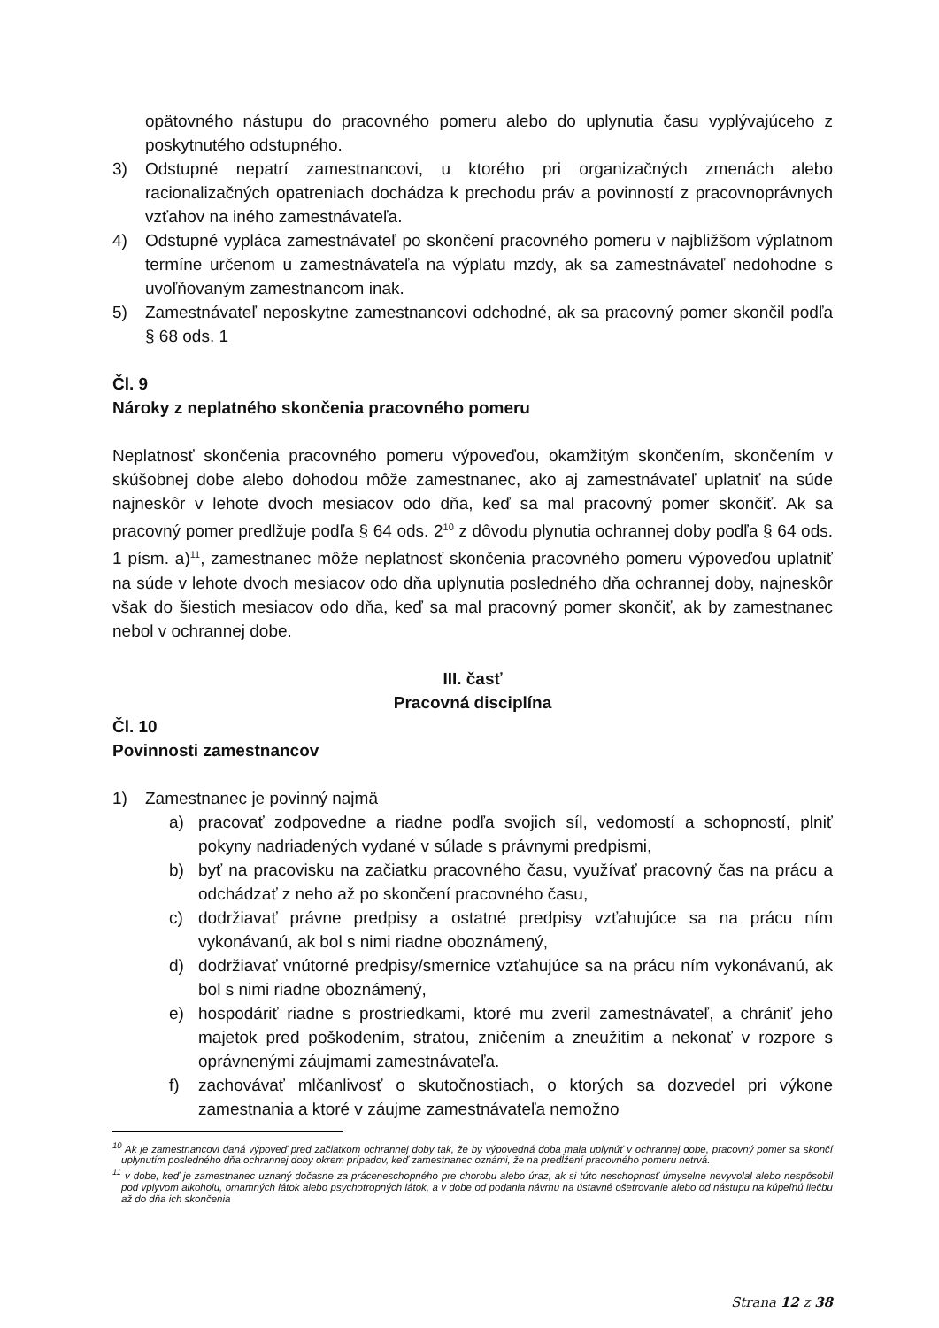opätovného nástupu do pracovného pomeru alebo do uplynutia času vyplývajúceho z poskytnutého odstupného.
3) Odstupné nepatrí zamestnancovi, u ktorého pri organizačných zmenách alebo racionalizačných opatreniach dochádza k prechodu práv a povinností z pracovnoprávnych vzťahov na iného zamestnávateľa.
4) Odstupné vypláca zamestnávateľ po skončení pracovného pomeru v najbližšom výplatnom termíne určenom u zamestnávateľa na výplatu mzdy, ak sa zamestnávateľ nedohodne s uvoľňovaným zamestnancom inak.
5) Zamestnávateľ neposkytne zamestnancovi odchodné, ak sa pracovný pomer skončil podľa § 68 ods. 1
Čl. 9
Nároky z neplatného skončenia pracovného pomeru
Neplatnosť skončenia pracovného pomeru výpoveďou, okamžitým skončením, skončením v skúšobnej dobe alebo dohodou môže zamestnanec, ako aj zamestnávateľ uplatniť na súde najneskôr v lehote dvoch mesiacov odo dňa, keď sa mal pracovný pomer skončiť. Ak sa pracovný pomer predlžuje podľa § 64 ods. 2<sup>10</sup> z dôvodu plynutia ochrannej doby podľa § 64 ods. 1 písm. a)<sup>11</sup>, zamestnanec môže neplatnosť skončenia pracovného pomeru výpoveďou uplatniť na súde v lehote dvoch mesiacov odo dňa uplynutia posledného dňa ochrannej doby, najneskôr však do šiestich mesiacov odo dňa, keď sa mal pracovný pomer skončiť, ak by zamestnanec nebol v ochrannej dobe.
III. časť
Pracovná disciplína
Čl. 10
Povinnosti zamestnancov
1) Zamestnanec je povinný najmä
a) pracovať zodpovedne a riadne podľa svojich síl, vedomostí a schopností, plniť pokyny nadriadených vydané v súlade s právnymi predpismi,
b) byť na pracovisku na začiatku pracovného času, využívať pracovný čas na prácu a odchádzať z neho až po skončení pracovného času,
c) dodržiavať právne predpisy a ostatné predpisy vzťahujúce sa na prácu ním vykonávanú, ak bol s nimi riadne oboznámený,
d) dodržiavať vnútorné predpisy/smernice vzťahujúce sa na prácu ním vykonávanú, ak bol s nimi riadne oboznámený,
e) hospodáriť riadne s prostriedkami, ktoré mu zveril zamestnávateľ, a chrániť jeho majetok pred poškodením, stratou, zničením a zneužitím a nekonať v rozpore s oprávnenými záujmami zamestnávateľa.
f) zachovávať mlčanlivosť o skutočnostiach, o ktorých sa dozvedel pri výkone zamestnania a ktoré v záujme zamestnávateľa nemožno
<sup>10</sup> Ak je zamestnancovi daná výpoveď pred začiatkom ochrannej doby tak, že by výpovedná doba mala uplynúť v ochrannej dobe, pracovný pomer sa skončí uplynutím posledného dňa ochrannej doby okrem prípadov, keď zamestnanec oznámi, že na predĺžení pracovného pomeru netrvá.
<sup>11</sup> v dobe, keď je zamestnanec uznaný dočasne za práceneschopného pre chorobu alebo úraz, ak si túto neschopnosť úmyselne nevyvolal alebo nespôsobil pod vplyvom alkoholu, omamných látok alebo psychotropných látok, a v dobe od podania návrhu na ústavné ošetrovanie alebo od nástupu na kúpeľnú liečbu až do dňa ich skončenia
Strana 12 z 38